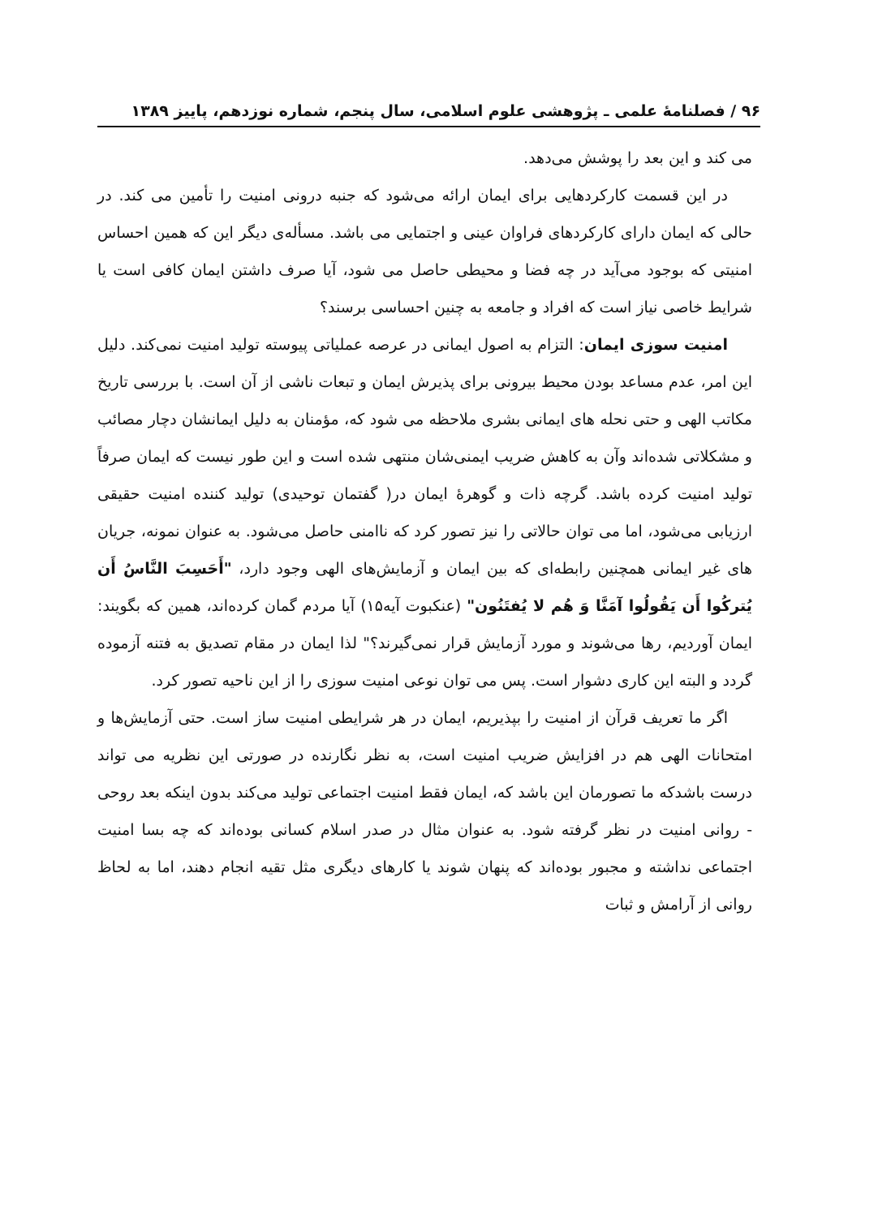۹۶ / فصلنامهٔ علمی ـ پژوهشی علوم اسلامی، سال پنجم، شماره نوزدهم، پاییز ۱۳۸۹
می کند و این بعد را پوشش می‌دهد.
در این قسمت کارکردهایی برای ایمان ارائه می‌شود که جنبه درونی امنیت را تأمین می کند. در حالی که ایمان دارای کارکردهای فراوان عینی و اجتمایی می باشد. مسأله‌ی دیگر این که همین احساس امنیتی که بوجود می‌آید در چه فضا و محیطی حاصل می شود، آیا صرف داشتن ایمان کافی است یا شرایط خاصی نیاز است که افراد و جامعه به چنین احساسی برسند؟
امنیت سوزی ایمان: التزام به اصول ایمانی در عرصه عملیاتی پیوسته تولید امنیت نمی‌کند. دلیل این امر، عدم مساعد بودن محیط بیرونی برای پذیرش ایمان و تبعات ناشی از آن است. با بررسی تاریخ مکاتب الهی و حتی نحله های ایمانی بشری ملاحظه می شود که، مؤمنان به دلیل ایمانشان دچار مصائب و مشکلاتی شده‌اند وآن به کاهش ضریب ایمنی‌شان منتهی شده است و این طور نیست که ایمان صرفاً تولید امنیت کرده باشد. گرچه ذات و گوهرهٔ ایمان در( گفتمان توحیدی) تولید کننده امنیت حقیقی ارزیابی می‌شود، اما می توان حالاتی را نیز تصور کرد که ناامنی حاصل می‌شود. به عنوان نمونه، جریان های غیر ایمانی همچنین رابطه‌ای که بین ایمان و آزمایش‌های الهی وجود دارد، "أَحَسِبَ النَّاسُ أَن يُتركُوا أَن يَقُولُوا آمَنَّا وَ هُم لا يُفتَنُون" (عنکبوت آیه۱۵) آیا مردم گمان کرده‌اند، همین که بگویند: ایمان آوردیم، رها می‌شوند و مورد آزمایش قرار نمی‌گیرند؟" لذا ایمان در مقام تصدیق به فتنه آزموده گردد و البته این کاری دشوار است. پس می توان نوعی امنیت سوزی را از این ناحیه تصور کرد.
اگر ما تعریف قرآن از امنیت را بپذیریم، ایمان در هر شرایطی امنیت ساز است. حتی آزمایش‌ها و امتحانات الهی هم در افزایش ضریب امنیت است، به نظر نگارنده در صورتی این نظریه می تواند درست باشدکه ما تصورمان این باشد که، ایمان فقط امنیت اجتماعی تولید می‌کند بدون اینکه بعد روحی - روانی امنیت در نظر گرفته شود. به عنوان مثال در صدر اسلام کسانی بوده‌اند که چه بسا امنیت اجتماعی نداشته و مجبور بوده‌اند که پنهان شوند یا کارهای دیگری مثل تقیه انجام دهند، اما به لحاظ روانی از آرامش و ثبات